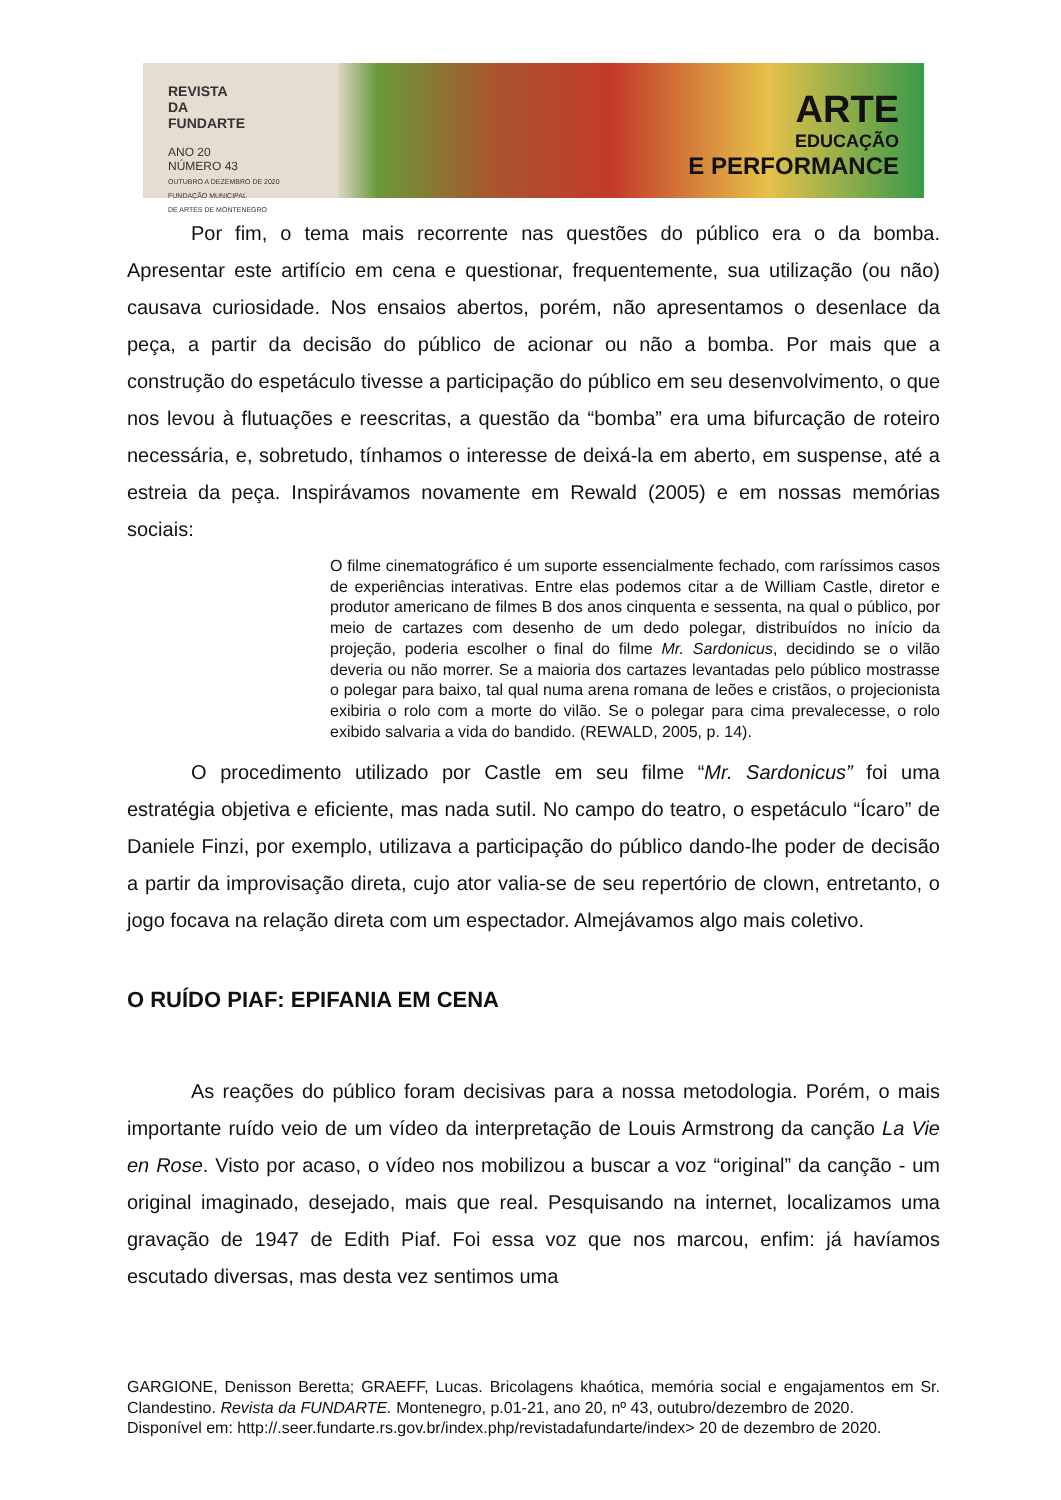REVISTA
DA
FUNDARTE
ANO 20
NÚMERO 43
OUTUBRO A DEZEMBRO DE 2020
FUNDAÇÃO MUNICIPAL
DE ARTES DE MONTENEGRO
ARTE
EDUCAÇÃO
E PERFORMANCE
Por fim, o tema mais recorrente nas questões do público era o da bomba. Apresentar este artifício em cena e questionar, frequentemente, sua utilização (ou não) causava curiosidade. Nos ensaios abertos, porém, não apresentamos o desenlace da peça, a partir da decisão do público de acionar ou não a bomba. Por mais que a construção do espetáculo tivesse a participação do público em seu desenvolvimento, o que nos levou à flutuações e reescritas, a questão da “bomba” era uma bifurcação de roteiro necessária, e, sobretudo, tínhamos o interesse de deixá-la em aberto, em suspense, até a estreia da peça. Inspirávamos novamente em Rewald (2005) e em nossas memórias sociais:
O filme cinematográfico é um suporte essencialmente fechado, com raríssimos casos de experiências interativas. Entre elas podemos citar a de William Castle, diretor e produtor americano de filmes B dos anos cinquenta e sessenta, na qual o público, por meio de cartazes com desenho de um dedo polegar, distribuídos no início da projeção, poderia escolher o final do filme Mr. Sardonicus, decidindo se o vilão deveria ou não morrer. Se a maioria dos cartazes levantadas pelo público mostrasse o polegar para baixo, tal qual numa arena romana de leões e cristãos, o projecionista exibiria o rolo com a morte do vilão. Se o polegar para cima prevalecesse, o rolo exibido salvaria a vida do bandido. (REWALD, 2005, p. 14).
O procedimento utilizado por Castle em seu filme “Mr. Sardonicus” foi uma estratégia objetiva e eficiente, mas nada sutil. No campo do teatro, o espetáculo “Ícaro” de Daniele Finzi, por exemplo, utilizava a participação do público dando-lhe poder de decisão a partir da improvisação direta, cujo ator valia-se de seu repertório de clown, entretanto, o jogo focava na relação direta com um espectador. Almejávamos algo mais coletivo.
O RUÍDO PIAF: EPIFANIA EM CENA
As reações do público foram decisivas para a nossa metodologia. Porém, o mais importante ruído veio de um vídeo da interpretação de Louis Armstrong da canção La Vie en Rose. Visto por acaso, o vídeo nos mobilizou a buscar a voz “original” da canção - um original imaginado, desejado, mais que real. Pesquisando na internet, localizamos uma gravação de 1947 de Edith Piaf. Foi essa voz que nos marcou, enfim: já havíamos escutado diversas, mas desta vez sentimos uma
GARGIONE, Denisson Beretta; GRAEFF, Lucas. Bricolagens khaótica, memória social e engajamentos em Sr. Clandestino. Revista da FUNDARTE. Montenegro, p.01-21, ano 20, nº 43, outubro/dezembro de 2020.
Disponível em: http://.seer.fundarte.rs.gov.br/index.php/revistadafundarte/index> 20 de dezembro de 2020.